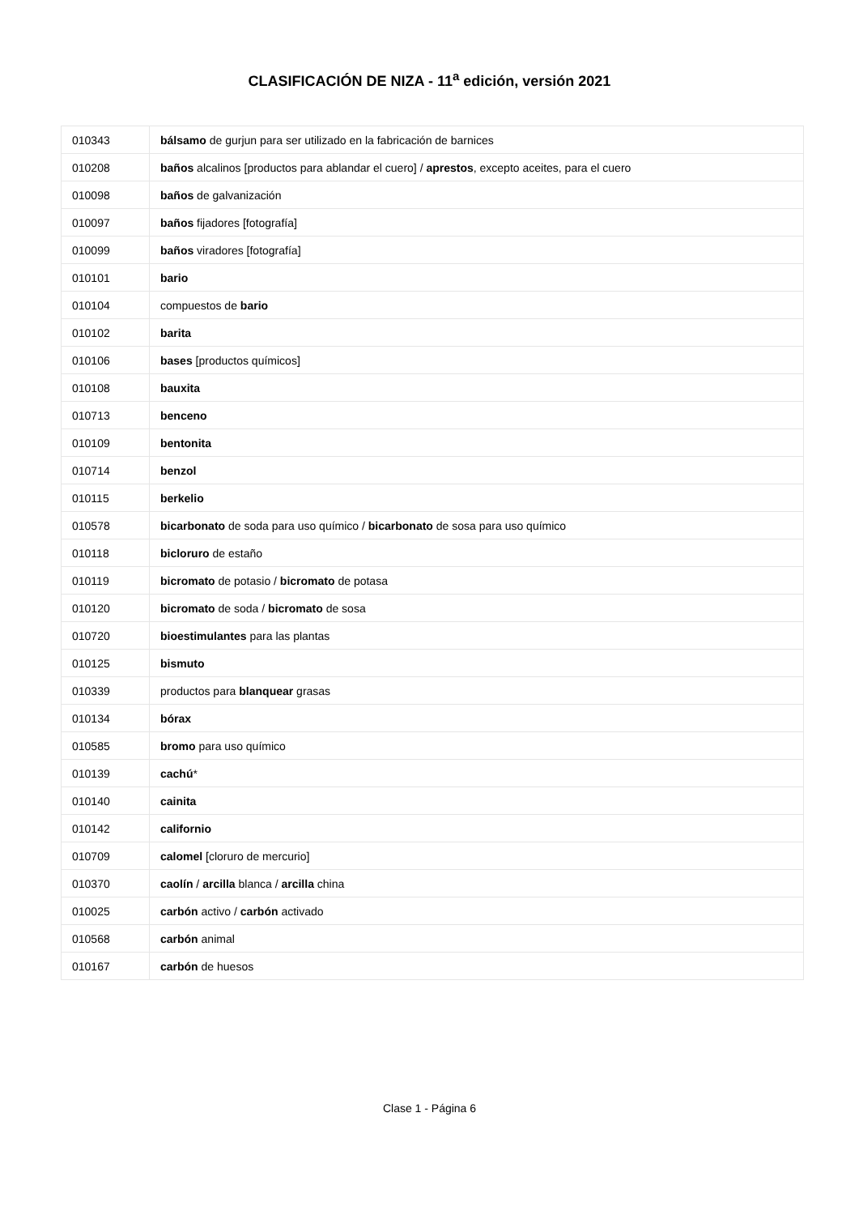CLASIFICACIÓN DE NIZA - 11<sup>a</sup> edición, versión 2021
| 010343 | bálsamo de gurjun para ser utilizado en la fabricación de barnices |
| 010208 | baños alcalinos [productos para ablandar el cuero] / aprestos , excepto aceites, para el cuero |
| 010098 | baños de galvanización |
| 010097 | baños fijadores [fotografía] |
| 010099 | baños viradores [fotografía] |
| 010101 | bario |
| 010104 | compuestos de bario |
| 010102 | barita |
| 010106 | bases [productos químicos] |
| 010108 | bauxita |
| 010713 | benceno |
| 010109 | bentonita |
| 010714 | benzol |
| 010115 | berkelio |
| 010578 | bicarbonato de soda para uso químico / bicarbonato de sosa para uso químico |
| 010118 | bicloruro de estaño |
| 010119 | bicromato de potasio / bicromato de potasa |
| 010120 | bicromato de soda / bicromato de sosa |
| 010720 | bioestimulantes para las plantas |
| 010125 | bismuto |
| 010339 | productos para blanquear grasas |
| 010134 | bórax |
| 010585 | bromo para uso químico |
| 010139 | cachú * |
| 010140 | cainita |
| 010142 | californio |
| 010709 | calomel [cloruro de mercurio] |
| 010370 | caolín / arcilla blanca / arcilla china |
| 010025 | carbón activo / carbón activado |
| 010568 | carbón animal |
| 010167 | carbón de huesos |
Clase 1 - Página 6